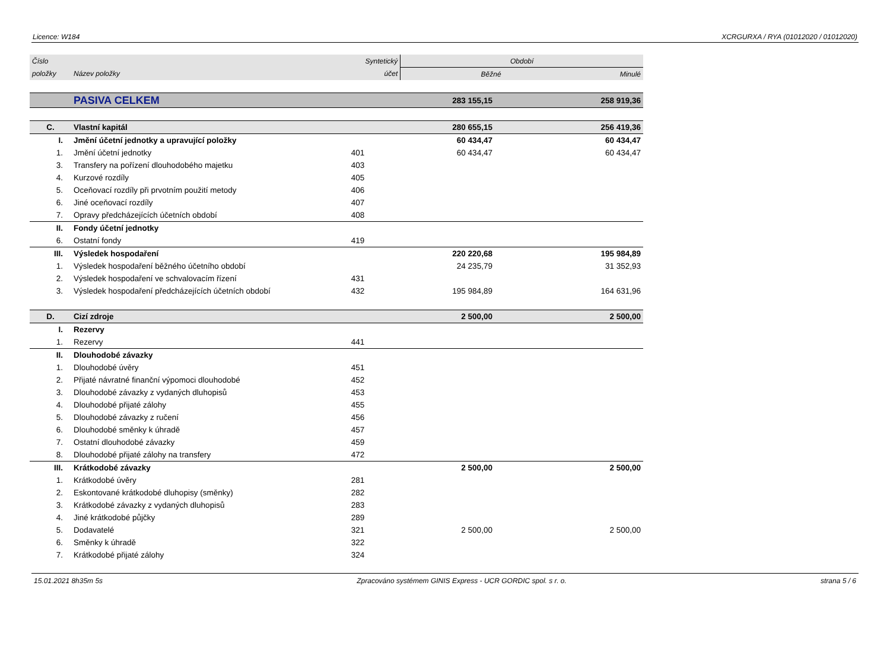Licence: W184 XCRGURXA / RYA (01012020 / 01012020)
| Číslo | | Syntetický | Období | |
| --- | --- | --- | --- | --- |
| položky | Název položky | účet | Běžné | Minulé |
| | PASIVA CELKEM | | 283 155,15 | 258 919,36 |
| C. | Vlastní kapitál | | 280 655,15 | 256 419,36 |
| I. | Jmění účetní jednotky a upravující položky | | 60 434,47 | 60 434,47 |
| 1. | Jmění účetní jednotky | 401 | 60 434,47 | 60 434,47 |
| 3. | Transfery na pořízení dlouhodobého majetku | 403 | | |
| 4. | Kurzové rozdíly | 405 | | |
| 5. | Oceňovací rozdíly při prvotním použití metody | 406 | | |
| 6. | Jiné oceňovací rozdíly | 407 | | |
| 7. | Opravy předcházejících účetních období | 408 | | |
| II. | Fondy účetní jednotky | | | |
| 6. | Ostatní fondy | 419 | | |
| III. | Výsledek hospodaření | | 220 220,68 | 195 984,89 |
| 1. | Výsledek hospodaření běžného účetního období | | 24 235,79 | 31 352,93 |
| 2. | Výsledek hospodaření ve schvalovacím řízení | 431 | | |
| 3. | Výsledek hospodaření předcházejících účetních období | 432 | 195 984,89 | 164 631,96 |
| D. | Cizí zdroje | | 2 500,00 | 2 500,00 |
| I. | Rezervy | | | |
| 1. | Rezervy | 441 | | |
| II. | Dlouhodobé závazky | | | |
| 1. | Dlouhodobé úvěry | 451 | | |
| 2. | Přijaté návratné finanční výpomoci dlouhodobé | 452 | | |
| 3. | Dlouhodobé závazky z vydaných dluhopisů | 453 | | |
| 4. | Dlouhodobé přijaté zálohy | 455 | | |
| 5. | Dlouhodobé závazky z ručení | 456 | | |
| 6. | Dlouhodobé směnky k úhradě | 457 | | |
| 7. | Ostatní dlouhodobé závazky | 459 | | |
| 8. | Dlouhodobé přijaté zálohy na transfery | 472 | | |
| III. | Krátkodobé závazky | | 2 500,00 | 2 500,00 |
| 1. | Krátkodobé úvěry | 281 | | |
| 2. | Eskontované krátkodobé dluhopisy (směnky) | 282 | | |
| 3. | Krátkodobé závazky z vydaných dluhopisů | 283 | | |
| 4. | Jiné krátkodobé půjčky | 289 | | |
| 5. | Dodavatelé | 321 | 2 500,00 | 2 500,00 |
| 6. | Směnky k úhradě | 322 | | |
| 7. | Krátkodobé přijaté zálohy | 324 | | |
15.01.2021 8h35m 5s Zpracováno systémem GINIS Express - UCR GORDIC spol. s r. o. strana 5 / 6